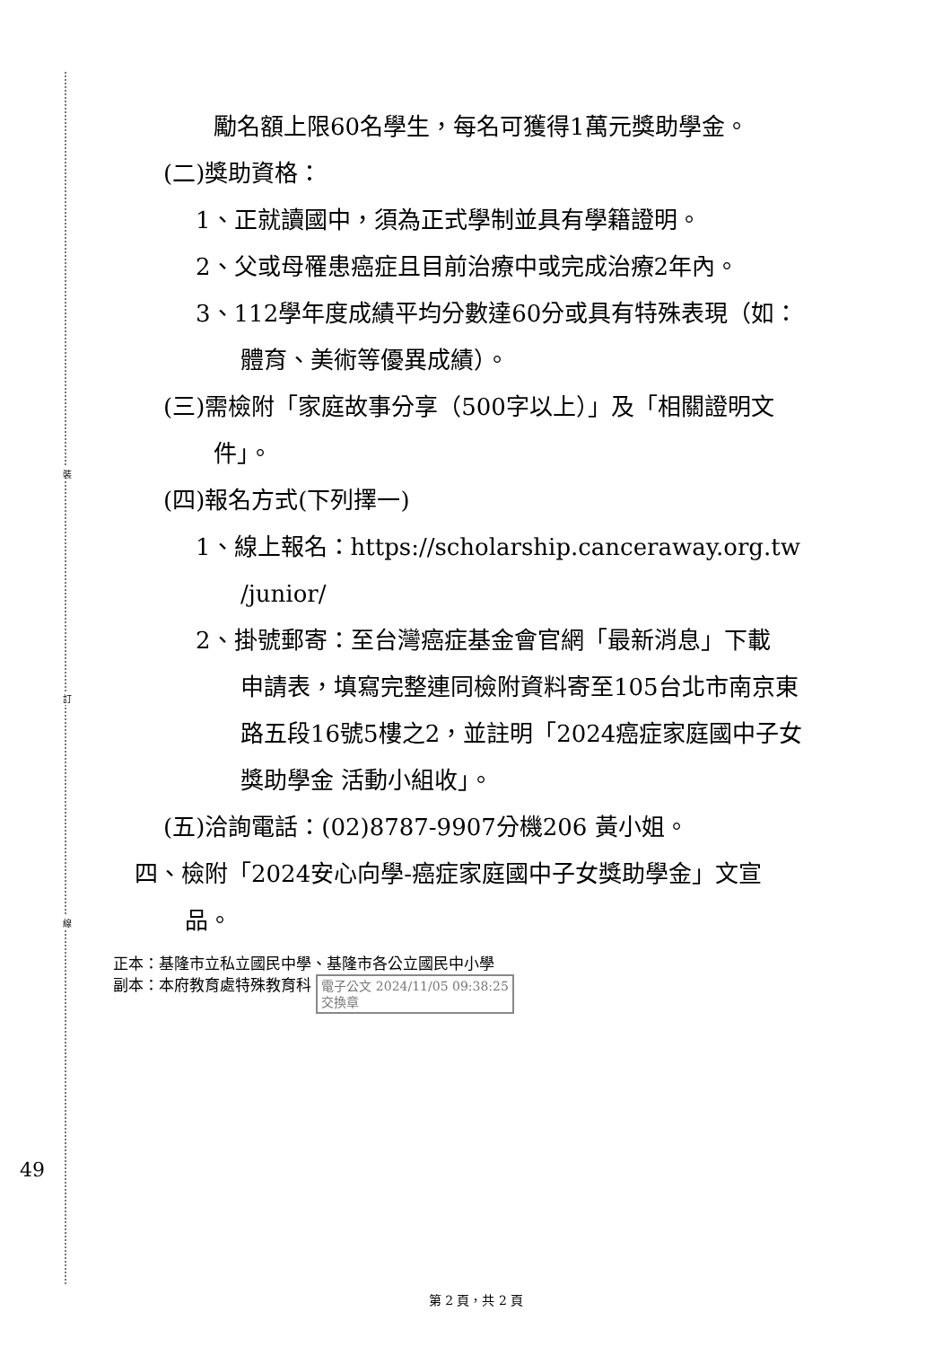裝
訂
線
勵名額上限60名學生，每名可獲得1萬元獎助學金。
(二)獎助資格：
1、正就讀國中，須為正式學制並具有學籍證明。
2、父或母罹患癌症且目前治療中或完成治療2年內。
3、112學年度成績平均分數達60分或具有特殊表現（如：
體育、美術等優異成績）。
(三)需檢附「家庭故事分享（500字以上）」及「相關證明文
件」。
(四)報名方式(下列擇一)
1、線上報名：https://scholarship.canceraway.org.tw
/junior/
2、掛號郵寄：至台灣癌症基金會官網「最新消息」下載
申請表，填寫完整連同檢附資料寄至105台北市南京東
路五段16號5樓之2，並註明「2024癌症家庭國中子女
獎助學金 活動小組收」。
(五)洽詢電話：(02)8787-9907分機206 黃小姐。
四、檢附「2024安心向學-癌症家庭國中子女獎助學金」文宣
品。
正本：基隆市立私立國民中學、基隆市各公立國民中小學
副本：本府教育處特殊教育科 電子公文 2024/11/05 09:38:25
交換章
49
第 2 頁，共 2 頁